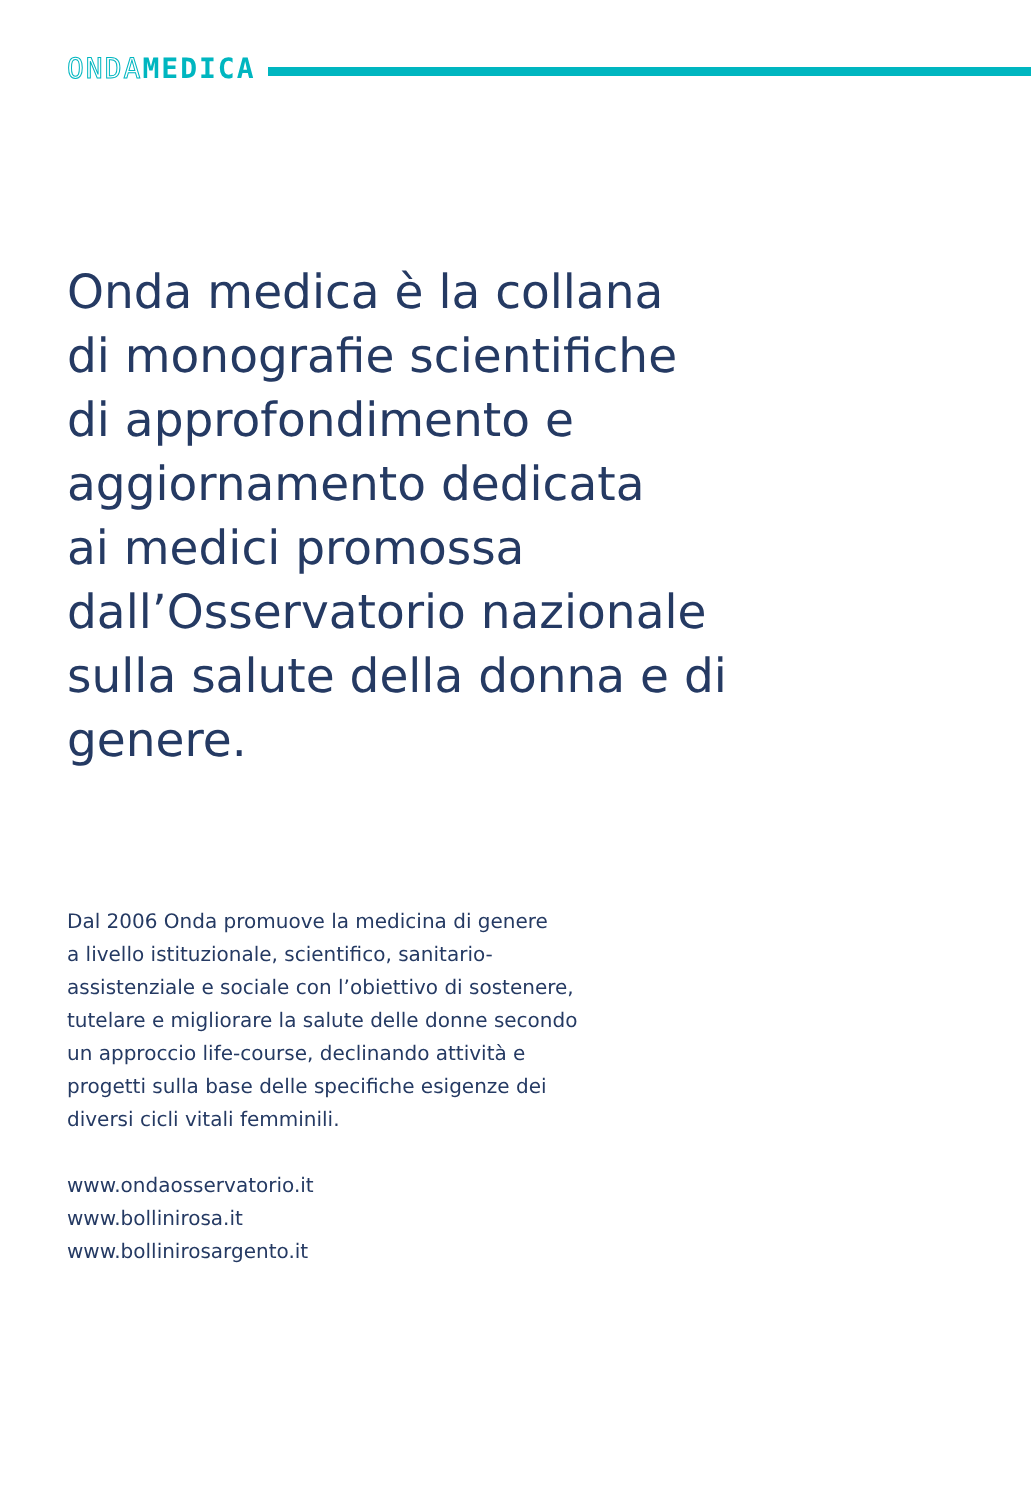ONDA MEDICA
Onda medica è la collana
di monografie scientifiche
di approfondimento e
aggiornamento dedicata
ai medici promossa
dall’Osservatorio nazionale
sulla salute della donna e di
genere.
Dal 2006 Onda promuove la medicina di genere
a livello istituzionale, scientifico, sanitario-
assistenziale e sociale con l’obiettivo di sostenere,
tutelare e migliorare la salute delle donne secondo
un approccio life-course, declinando attività e
progetti sulla base delle specifiche esigenze dei
diversi cicli vitali femminili.
www.ondaosservatorio.it
www.bollinirosa.it
www.bollinirosargento.it